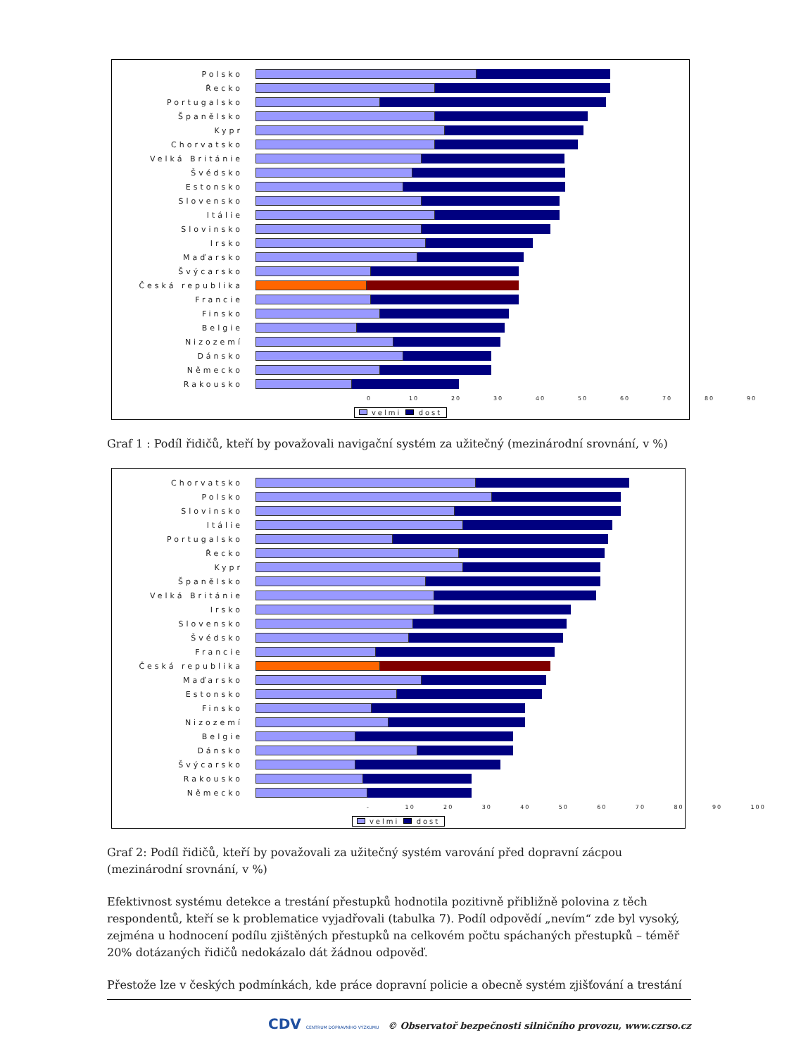Polsko
Řecko
Portugalsko
Španělsko
Kypr
Chorvatsko
Velká Británie
Švédsko
Estonsko
Slovensko
Itálie
Slovinsko
Irsko
Maďarsko
Švýcarsko
Česká republika
Francie
Finsko
Belgie
Nizozemí
Dánsko
Německo
Rakousko
0 10 20 30 40 50 60 70 80 90
velmi dost
Graf 1 : Podíl řidičů, kteří by považovali navigační systém za užitečný (mezinárodní srovnání, v %)
Chorvatsko
Polsko
Slovinsko
Itálie
Portugalsko
Řecko
Kypr
Španělsko
Velká Británie
Irsko
Slovensko
Švédsko
Francie
Česká republika
Maďarsko
Estonsko
Finsko
Nizozemí
Belgie
Dánsko
Švýcarsko
Rakousko
Německo
- 10 20 30 40 50 60 70 80 90 100
velmi dost
Graf 2: Podíl řidičů, kteří by považovali za užitečný systém varování před dopravní zácpou (mezinárodní srovnání, v %)
Efektivnost systému detekce a trestání přestupků hodnotila pozitivně přibližně polovina z těch respondentů, kteří se k problematice vyjadřovali (tabulka 7). Podíl odpovědí „nevím“ zde byl vysoký, zejména u hodnocení podílu zjištěných přestupků na celkovém počtu spáchaných přestupků – téměř 20% dotázaných řidičů nedokázalo dát žádnou odpověď.
Přestože lze v českých podmínkách, kde práce dopravní policie a obecně systém zjišťování a trestání
CDV CENTRUM DOPRAVNÍHO VÝZKUMU © Observatoř bezpečnosti silničního provozu, www.czrso.cz